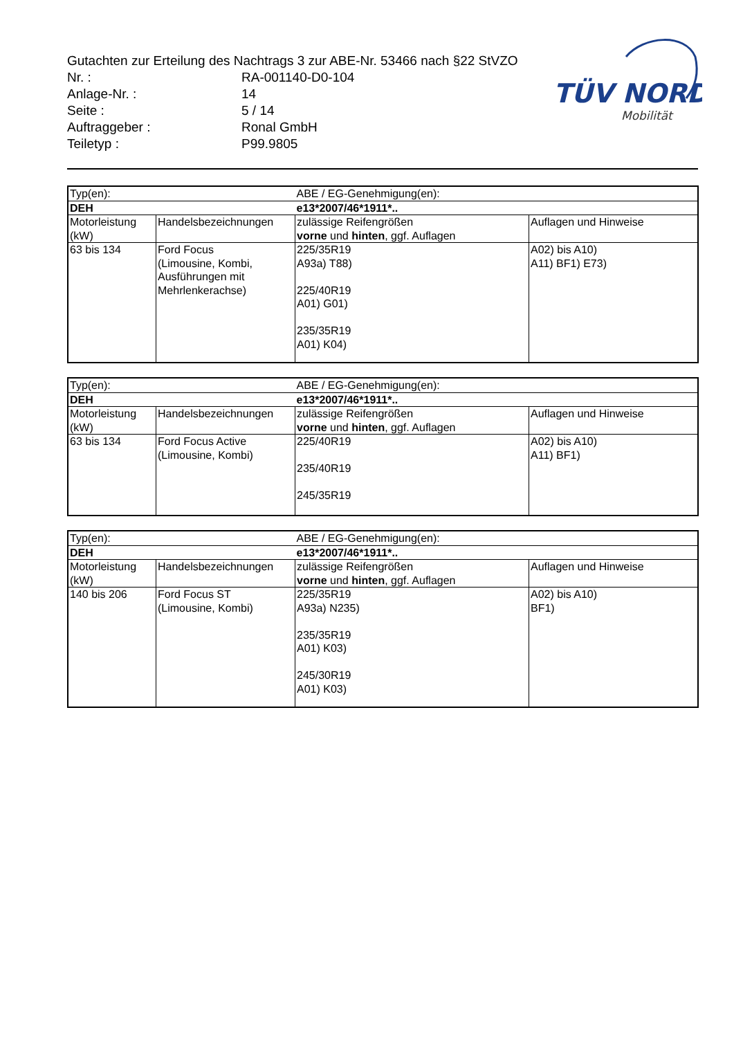Gutachten zur Erteilung des Nachtrags 3 zur ABE-Nr. 53466 nach §22 StVZO
| Nr. : | RA-001140-D0-104 |
| Anlage-Nr. : | 14 |
| Seite : | 5 / 14 |
| Auftraggeber : | Ronal GmbH |
| Teiletyp : | P99.9805 |
TÜV NORD
Mobilität
| Typ(en): | | ABE / EG-Genehmigung(en): | |
| DEH | | e13*2007/46*1911*.. | |
| Motorleistung (kW) | Handelsbezeichnungen | zulässige Reifengrößen vorne und hinten , ggf. Auflagen | Auflagen und Hinweise |
| 63 bis 134 | Ford Focus (Limousine, Kombi, Ausführungen mit Mehrlenkerachse) | 225/35R19 A93a) T88) 225/40R19 A01) G01) 235/35R19 A01) K04) | A02) bis A10) A11) BF1) E73) |
| Typ(en): | | ABE / EG-Genehmigung(en): | |
| DEH | | e13*2007/46*1911*.. | |
| Motorleistung (kW) | Handelsbezeichnungen | zulässige Reifengrößen vorne und hinten , ggf. Auflagen | Auflagen und Hinweise |
| 63 bis 134 | Ford Focus Active (Limousine, Kombi) | 225/40R19 235/40R19 245/35R19 | A02) bis A10) A11) BF1) |
| Typ(en): | | ABE / EG-Genehmigung(en): | |
| DEH | | e13*2007/46*1911*.. | |
| Motorleistung (kW) | Handelsbezeichnungen | zulässige Reifengrößen vorne und hinten , ggf. Auflagen | Auflagen und Hinweise |
| 140 bis 206 | Ford Focus ST (Limousine, Kombi) | 225/35R19 A93a) N235) 235/35R19 A01) K03) 245/30R19 A01) K03) | A02) bis A10) BF1) |